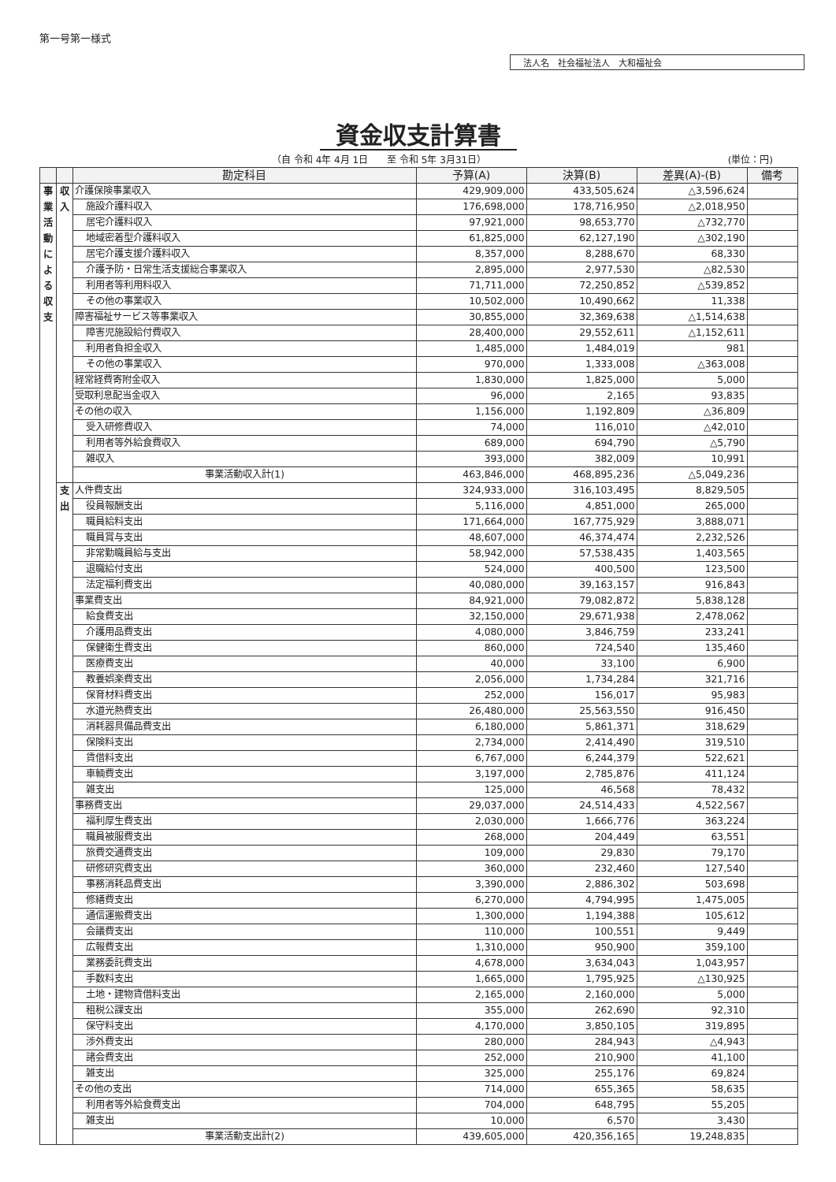第一号第一様式
法人名　社会福祉法人　大和福祉会
資金収支計算書
（自 令和 4年 4月 1日　　至 令和 5年 3月31日） (単位：円)
| | | 勘定科目 | 予算(A) | 決算(B) | 差異(A)-(B) | 備考 |
| --- | --- | --- | --- | --- | --- | --- |
| 事業活動による収支 | 収入 | 介護保険事業収入 | 429,909,000 | 433,505,624 | △3,596,624 | |
| | | 施設介護料収入 | 176,698,000 | 178,716,950 | △2,018,950 | |
| | | 居宅介護料収入 | 97,921,000 | 98,653,770 | △732,770 | |
| | | 地域密着型介護料収入 | 61,825,000 | 62,127,190 | △302,190 | |
| | | 居宅介護支援介護料収入 | 8,357,000 | 8,288,670 | 68,330 | |
| | | 介護予防・日常生活支援総合事業収入 | 2,895,000 | 2,977,530 | △82,530 | |
| | | 利用者等利用料収入 | 71,711,000 | 72,250,852 | △539,852 | |
| | | その他の事業収入 | 10,502,000 | 10,490,662 | 11,338 | |
| | | 障害福祉サービス等事業収入 | 30,855,000 | 32,369,638 | △1,514,638 | |
| | | 障害児施設給付費収入 | 28,400,000 | 29,552,611 | △1,152,611 | |
| | | 利用者負担金収入 | 1,485,000 | 1,484,019 | 981 | |
| | | その他の事業収入 | 970,000 | 1,333,008 | △363,008 | |
| | | 経常経費寄附金収入 | 1,830,000 | 1,825,000 | 5,000 | |
| | | 受取利息配当金収入 | 96,000 | 2,165 | 93,835 | |
| | | その他の収入 | 1,156,000 | 1,192,809 | △36,809 | |
| | | 受入研修費収入 | 74,000 | 116,010 | △42,010 | |
| | | 利用者等外給食費収入 | 689,000 | 694,790 | △5,790 | |
| | | 雑収入 | 393,000 | 382,009 | 10,991 | |
| | | 事業活動収入計(1) | 463,846,000 | 468,895,236 | △5,049,236 | |
| | 支出 | 人件費支出 | 324,933,000 | 316,103,495 | 8,829,505 | |
| | | 役員報酬支出 | 5,116,000 | 4,851,000 | 265,000 | |
| | | 職員給料支出 | 171,664,000 | 167,775,929 | 3,888,071 | |
| | | 職員賞与支出 | 48,607,000 | 46,374,474 | 2,232,526 | |
| | | 非常勤職員給与支出 | 58,942,000 | 57,538,435 | 1,403,565 | |
| | | 退職給付支出 | 524,000 | 400,500 | 123,500 | |
| | | 法定福利費支出 | 40,080,000 | 39,163,157 | 916,843 | |
| | | 事業費支出 | 84,921,000 | 79,082,872 | 5,838,128 | |
| | | 給食費支出 | 32,150,000 | 29,671,938 | 2,478,062 | |
| | | 介護用品費支出 | 4,080,000 | 3,846,759 | 233,241 | |
| | | 保健衛生費支出 | 860,000 | 724,540 | 135,460 | |
| | | 医療費支出 | 40,000 | 33,100 | 6,900 | |
| | | 教養娯楽費支出 | 2,056,000 | 1,734,284 | 321,716 | |
| | | 保育材料費支出 | 252,000 | 156,017 | 95,983 | |
| | | 水道光熱費支出 | 26,480,000 | 25,563,550 | 916,450 | |
| | | 消耗器具備品費支出 | 6,180,000 | 5,861,371 | 318,629 | |
| | | 保険料支出 | 2,734,000 | 2,414,490 | 319,510 | |
| | | 賃借料支出 | 6,767,000 | 6,244,379 | 522,621 | |
| | | 車輌費支出 | 3,197,000 | 2,785,876 | 411,124 | |
| | | 雑支出 | 125,000 | 46,568 | 78,432 | |
| | | 事務費支出 | 29,037,000 | 24,514,433 | 4,522,567 | |
| | | 福利厚生費支出 | 2,030,000 | 1,666,776 | 363,224 | |
| | | 職員被服費支出 | 268,000 | 204,449 | 63,551 | |
| | | 旅費交通費支出 | 109,000 | 29,830 | 79,170 | |
| | | 研修研究費支出 | 360,000 | 232,460 | 127,540 | |
| | | 事務消耗品費支出 | 3,390,000 | 2,886,302 | 503,698 | |
| | | 修繕費支出 | 6,270,000 | 4,794,995 | 1,475,005 | |
| | | 通信運搬費支出 | 1,300,000 | 1,194,388 | 105,612 | |
| | | 会議費支出 | 110,000 | 100,551 | 9,449 | |
| | | 広報費支出 | 1,310,000 | 950,900 | 359,100 | |
| | | 業務委託費支出 | 4,678,000 | 3,634,043 | 1,043,957 | |
| | | 手数料支出 | 1,665,000 | 1,795,925 | △130,925 | |
| | | 土地・建物賃借料支出 | 2,165,000 | 2,160,000 | 5,000 | |
| | | 租税公課支出 | 355,000 | 262,690 | 92,310 | |
| | | 保守料支出 | 4,170,000 | 3,850,105 | 319,895 | |
| | | 渉外費支出 | 280,000 | 284,943 | △4,943 | |
| | | 諸会費支出 | 252,000 | 210,900 | 41,100 | |
| | | 雑支出 | 325,000 | 255,176 | 69,824 | |
| | | その他の支出 | 714,000 | 655,365 | 58,635 | |
| | | 利用者等外給食費支出 | 704,000 | 648,795 | 55,205 | |
| | | 雑支出 | 10,000 | 6,570 | 3,430 | |
| | | 事業活動支出計(2) | 439,605,000 | 420,356,165 | 19,248,835 | |